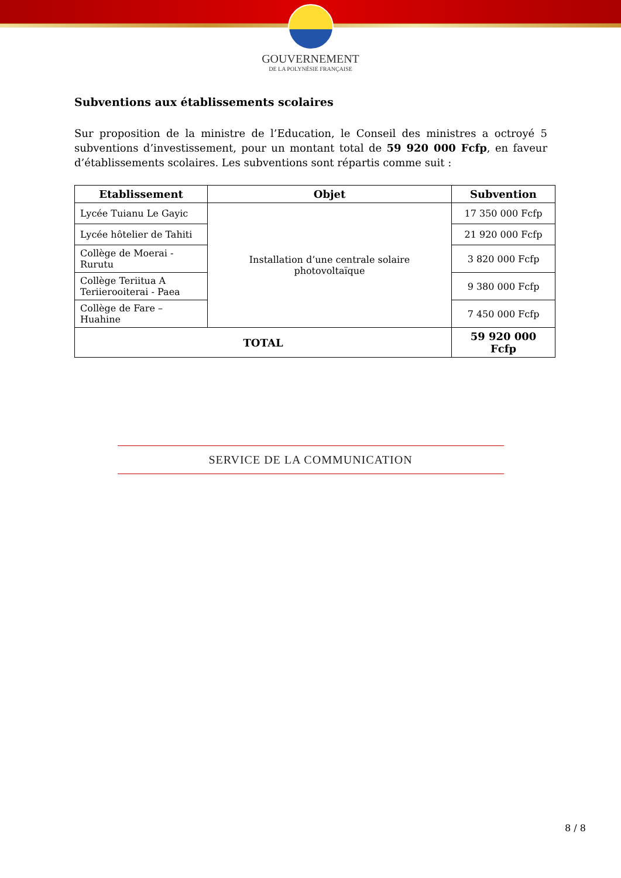GOUVERNEMENT
DE LA POLYNÉSIE FRANÇAISE
Subventions aux établissements scolaires
Sur proposition de la ministre de l’Education, le Conseil des ministres a octroyé 5 subventions d’investissement, pour un montant total de 59 920 000 Fcfp, en faveur d’établissements scolaires. Les subventions sont répartis comme suit :
| Etablissement | Objet | Subvention |
| --- | --- | --- |
| Lycée Tuianu Le Gayic | Installation d’une centrale solaire photovoltaïque | 17 350 000 Fcfp |
| Lycée hôtelier de Tahiti | | 21 920 000 Fcfp |
| Collège de Moerai - Rurutu | | 3 820 000 Fcfp |
| Collège Teriitua A Teriierooiterai - Paea | | 9 380 000 Fcfp |
| Collège de Fare – Huahine | | 7 450 000 Fcfp |
| TOTAL | | 59 920 000 Fcfp |
SERVICE DE LA COMMUNICATION
8 / 8